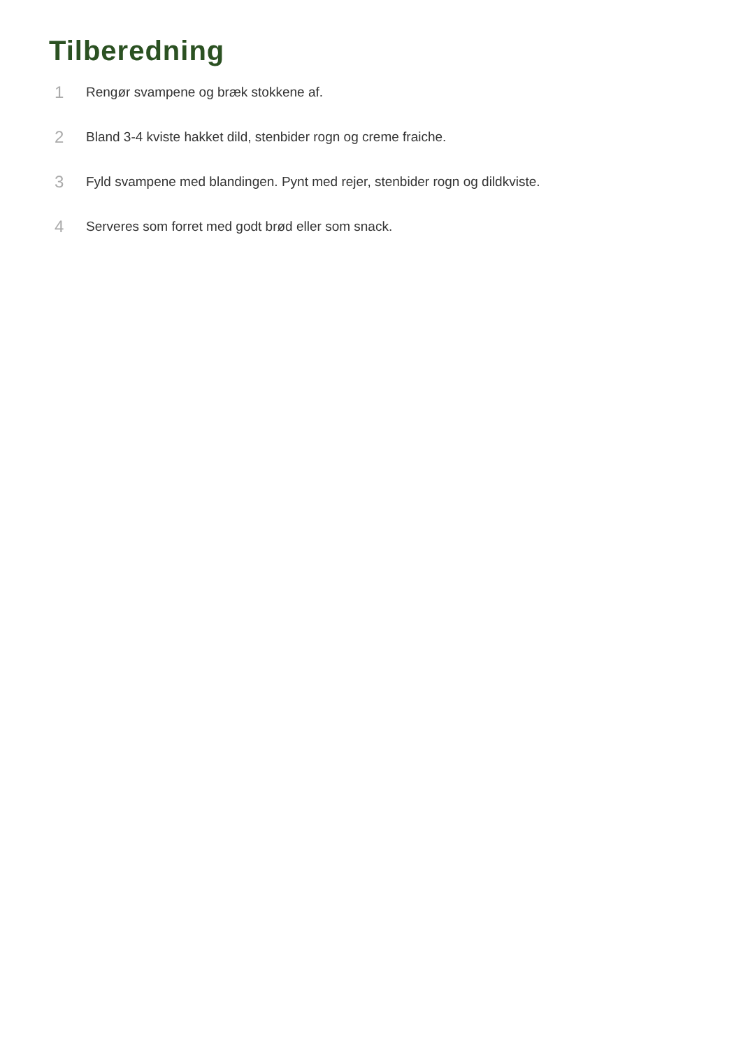Tilberedning
1 Rengør svampene og bræk stokkene af.
2 Bland 3-4 kviste hakket dild, stenbider rogn og creme fraiche.
3 Fyld svampene med blandingen. Pynt med rejer, stenbider rogn og dildkviste.
4 Serveres som forret med godt brød eller som snack.